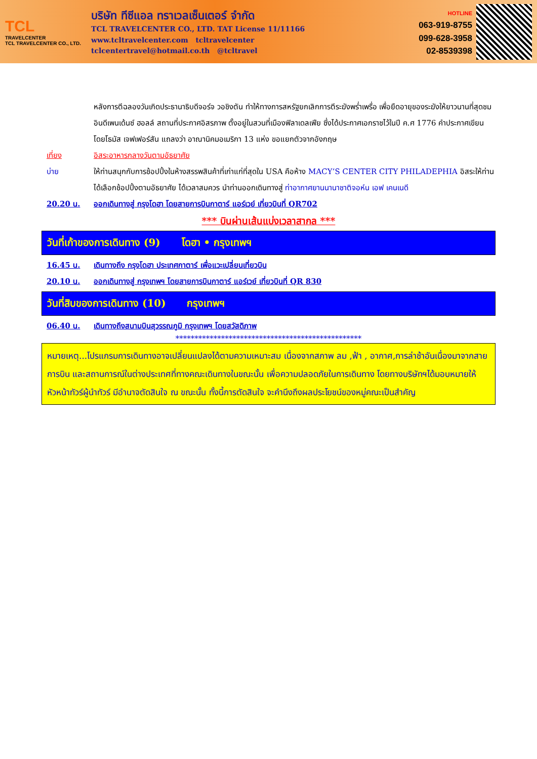TCL
TRAVELCENTER
TCL TRAVELCENTER CO., LTD.
บริษัท ทีซีแอล ทราเวลเซ็นเตอร์ จำกัด
TCL TRAVELCENTER CO., LTD. TAT License 11/11166
www.tcltravelcenter.com tcltravelcenter
tclcentertravel@hotmail.co.th @tcltravel
HOTLINE
063-919-8755
099-628-3958
02-8539398
หลังการตีฉลองวันเกิดประธานาธิบดีจอร์จ วอชิงตัน ทำให้ทางการสหรัฐยกเลิกการตีระฆังพร่ำเพรื่อ เพื่อยืดอายุของระฆังให้ยาวนานที่สุดชมอินดีเพนเด้นซ์ ฮอลล์ สถานที่ประกาศอิสรภาพ ตั้งอยู่ในสวนที่เมืองฟิลาเดลเฟีย ซึ่งได้ประกาศเอกราชไว้ในปี ค.ศ 1776 คำประกาศเขียนโดยโธมัส เจฟเฟอร์สัน แถลงว่า อาณานิคมอเมริกา 13 แห่ง ขอแยกตัวจากอังกฤษ
เที่ยง อิสระอาหารกลางวันตามอัธยาศัย
บ่าย ให้ท่านสนุกกับการช้อปปิ้งในห้างสรรพสินค้าที่เก่าแก่ที่สุดใน USA คือห้าง MACY’S CENTER CITY PHILADEPHIA อิสระให้ท่านได้เลือกช้อปปิ้งตามอัธยาศัย ได้เวลาสมควร นำท่านออกเดินทางสู่ ท่าอากาศยานนานาชาติจอห์น เอฟ เคนเนดี
20.20 น. ออกเดินทางสู่ กรุงโดฮา โดยสายการบินกาตาร์ แอร์เวย์ เที่ยวบินที่ QR702
*** บินผ่านเส้นแบ่งเวลาสากล ***
วันที่เก้าของการเดินทาง (9) โดฮา • กรุงเทพฯ
16.45 น. เดินทางถึง กรุงโดฮา ประเทศกาตาร์ เพื่อแวะเปลี่ยนเที่ยวบิน
20.10 น. ออกเดินทางสู่ กรุงเทพฯ โดยสายการบินกาตาร์ แอร์เวย์ เที่ยวบินที่ QR 830
วันที่สิบของการเดินทาง (10) กรุงเทพฯ
06.40 น. เดินทางถึงสนามบินสุวรรณภูมิ กรุงเทพฯ โดยสวัสดิภาพ
*************************************************
หมายเหตุ...โปรแกรมการเดินทางอาจเปลี่ยนแปลงได้ตามความเหมาะสม เนื่องจากสภาพ ลม ,ฟ้า , อากาศ,การล่าช้าอันเนื่องมาจากสายการบิน และสถานการณ์ในต่างประเทศที่ทางคณะเดินทางในขณะนั้น เพื่อความปลอดภัยในการเดินทาง โดยทางบริษัทฯได้มอบหมายให้ หัวหน้าทัวร์ผู้นำทัวร์ มีอำนาจตัดสินใจ ณ ขณะนั้น ทั้งนี้การตัดสินใจ จะคำนึงถึงผลประโยชน์ของหมู่คณะเป็นสำคัญ